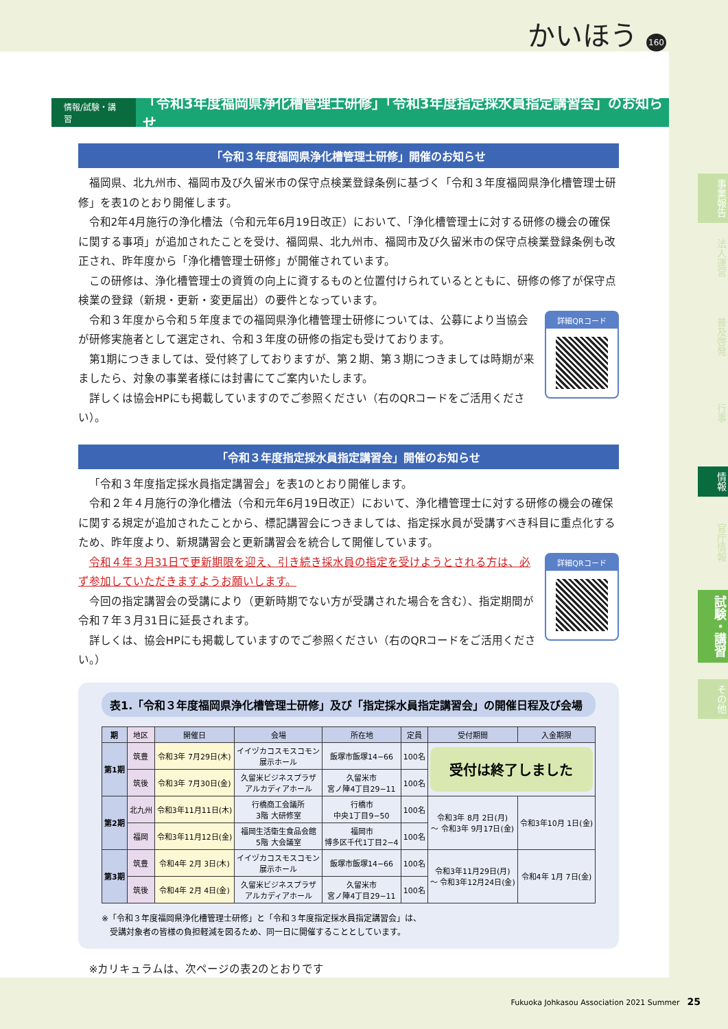かいほう 160
情報/試験・講習 「令和3年度福岡県浄化槽管理士研修」「令和3年度指定採水員指定講習会」のお知らせ
「令和３年度福岡県浄化槽管理士研修」開催のお知らせ
福岡県、北九州市、福岡市及び久留米市の保守点検業登録条例に基づく「令和３年度福岡県浄化槽管理士研修」を表1のとおり開催します。
令和2年4月施行の浄化槽法（令和元年6月19日改正）において、「浄化槽管理士に対する研修の機会の確保に関する事項」が追加されたことを受け、福岡県、北九州市、福岡市及び久留米市の保守点検業登録条例も改正され、昨年度から「浄化槽管理士研修」が開催されています。
この研修は、浄化槽管理士の資質の向上に資するものと位置付けられているとともに、研修の修了が保守点検業の登録（新規・更新・変更届出）の要件となっています。
詳細QRコード
令和３年度から令和５年度までの福岡県浄化槽管理士研修については、公募により当協会が研修実施者として選定され、令和３年度の研修の指定も受けております。
第1期につきましては、受付終了しておりますが、第２期、第３期につきましては時期が来ましたら、対象の事業者様には封書にてご案内いたします。
詳しくは協会HPにも掲載していますのでご参照ください（右のQRコードをご活用ください）。
「令和３年度指定採水員指定講習会」開催のお知らせ
「令和３年度指定採水員指定講習会」を表1のとおり開催します。
令和２年４月施行の浄化槽法（令和元年6月19日改正）において、浄化槽管理士に対する研修の機会の確保に関する規定が追加されたことから、標記講習会につきましては、指定採水員が受講すべき科目に重点化するため、昨年度より、新規講習会と更新講習会を統合して開催しています。
詳細QRコード
令和４年３月31日で更新期限を迎え、引き続き採水員の指定を受けようとされる方は、必ず参加していただきますようお願いします。
今回の指定講習会の受講により（更新時期でない方が受講された場合を含む）、指定期間が令和７年３月31日に延長されます。
詳しくは、協会HPにも掲載していますのでご参照ください（右のQRコードをご活用ください。）
表1.「令和３年度福岡県浄化槽管理士研修」及び「指定採水員指定講習会」の開催日程及び会場
| 期 | 地区 | 開催日 | 会場 | 所在地 | 定員 | 受付期間 | 入金期限 |
| --- | --- | --- | --- | --- | --- | --- | --- |
| 第1期 | 筑豊 | 令和3年 7月29日(木) | イイヅカコスモスコモン 展示ホール | 飯塚市飯塚14−66 | 100名 | 受付は終了しました | |
| | 筑後 | 令和3年 7月30日(金) | 久留米ビジネスプラザ アルカディアホール | 久留米市 宮ノ陣4丁目29−11 | 100名 | | |
| 第2期 | 北九州 | 令和3年11月11日(木) | 行橋商工会議所 3階 大研修室 | 行橋市 中央1丁目9−50 | 100名 | 令和3年 8月 2日(月) ～ 令和3年 9月17日(金) | 令和3年10月 1日(金) |
| | 福岡 | 令和3年11月12日(金) | 福岡生活衛生食品会館 5階 大会議室 | 福岡市 博多区千代1丁目2−4 | 100名 | | |
| 第3期 | 筑豊 | 令和4年 2月 3日(木) | イイヅカコスモスコモン 展示ホール | 飯塚市飯塚14−66 | 100名 | 令和3年11月29日(月) ～ 令和3年12月24日(金) | 令和4年 1月 7日(金) |
| | 筑後 | 令和4年 2月 4日(金) | 久留米ビジネスプラザ アルカディアホール | 久留米市 宮ノ陣4丁目29−11 | 100名 | | |
※「令和３年度福岡県浄化槽管理士研修」と「令和３年度指定採水員指定講習会」は、
　受講対象者の皆様の負担軽減を図るため、同一日に開催することとしています。
※カリキュラムは、次ページの表2のとおりです
事業報告
法人運営
普及啓発
行事
情報
官庁情報
試験・講習
その他
Fukuoka Johkasou Association 2021 Summer　25